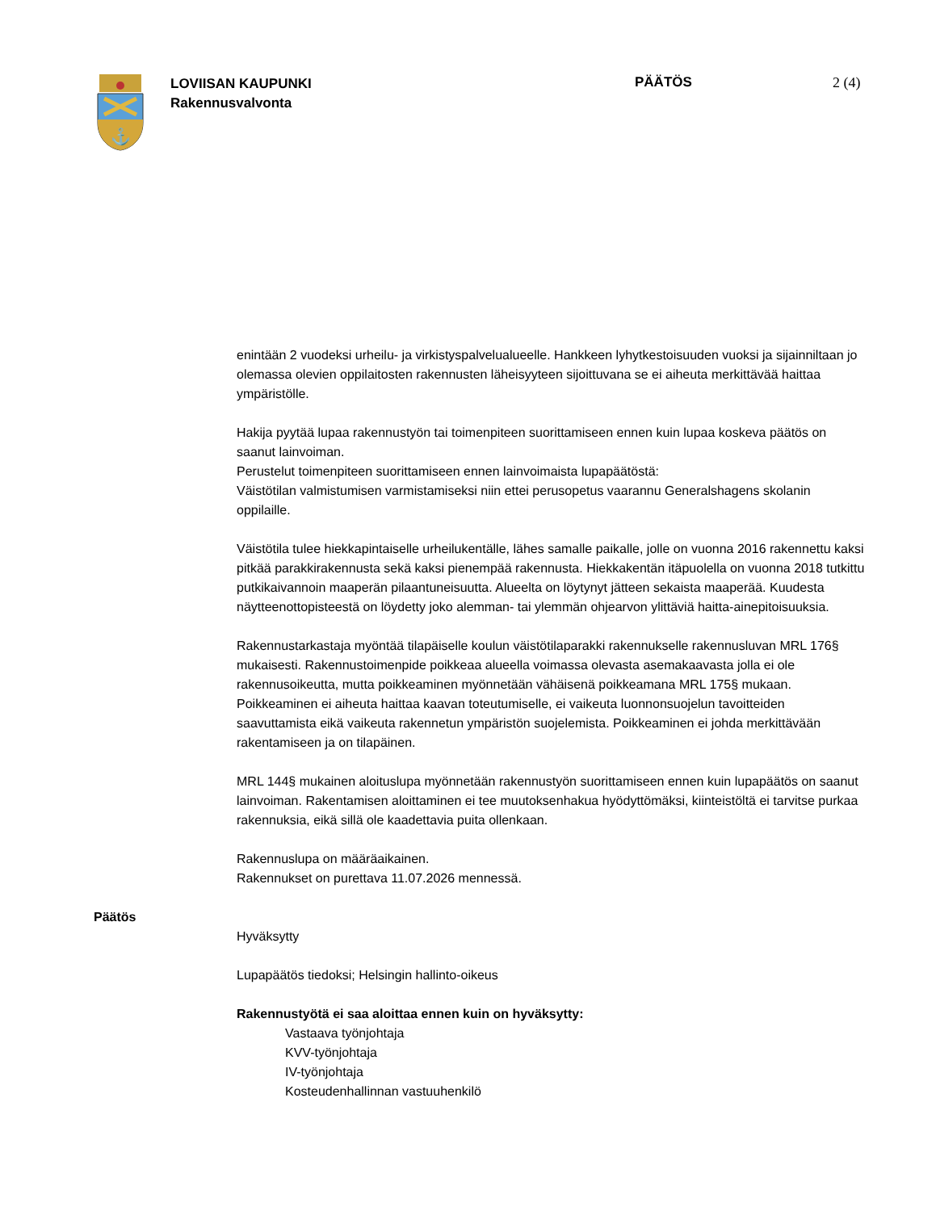⚓
LOVIISAN KAUPUNKI
Rakennusvalvonta
PÄÄTÖS 2 (4)
enintään 2 vuodeksi urheilu- ja virkistyspalvelualueelle. Hankkeen lyhytkestoisuuden vuoksi ja sijainniltaan jo olemassa olevien oppilaitosten rakennusten läheisyyteen sijoittuvana se ei aiheuta merkittävää haittaa ympäristölle.
Hakija pyytää lupaa rakennustyön tai toimenpiteen suorittamiseen ennen kuin lupaa koskeva päätös on saanut lainvoiman.
Perustelut toimenpiteen suorittamiseen ennen lainvoimaista lupapäätöstä:
Väistötilan valmistumisen varmistamiseksi niin ettei perusopetus vaarannu Generalshagens skolanin oppilaille.
Väistötila tulee hiekkapintaiselle urheilukentälle, lähes samalle paikalle, jolle on vuonna 2016 rakennettu kaksi pitkää parakkirakennusta sekä kaksi pienempää rakennusta. Hiekkakentän itäpuolella on vuonna 2018 tutkittu putkikaivannoin maaperän pilaantuneisuutta. Alueelta on löytynyt jätteen sekaista maaperää. Kuudesta näytteenottopisteestä on löydetty joko alemman- tai ylemmän ohjearvon ylittäviä haitta-ainepitoisuuksia.
Rakennustarkastaja myöntää tilapäiselle koulun väistötilaparakki rakennukselle rakennusluvan MRL 176§ mukaisesti. Rakennustoimenpide poikkeaa alueella voimassa olevasta asemakaavasta jolla ei ole rakennusoikeutta, mutta poikkeaminen myönnetään vähäisenä poikkeamana MRL 175§ mukaan. Poikkeaminen ei aiheuta haittaa kaavan toteutumiselle, ei vaikeuta luonnonsuojelun tavoitteiden saavuttamista eikä vaikeuta rakennetun ympäristön suojelemista. Poikkeaminen ei johda merkittävään rakentamiseen ja on tilapäinen.
MRL 144§ mukainen aloituslupa myönnetään rakennustyön suorittamiseen ennen kuin lupapäätös on saanut lainvoiman. Rakentamisen aloittaminen ei tee muutoksenhakua hyödyttömäksi, kiinteistöltä ei tarvitse purkaa rakennuksia, eikä sillä ole kaadettavia puita ollenkaan.
Rakennuslupa on määräaikainen.
Rakennukset on purettava 11.07.2026 mennessä.
Päätös
Hyväksytty
Lupapäätös tiedoksi; Helsingin hallinto-oikeus
Rakennustyötä ei saa aloittaa ennen kuin on hyväksytty:
Vastaava työnjohtaja
KVV-työnjohtaja
IV-työnjohtaja
Kosteudenhallinnan vastuuhenkilö